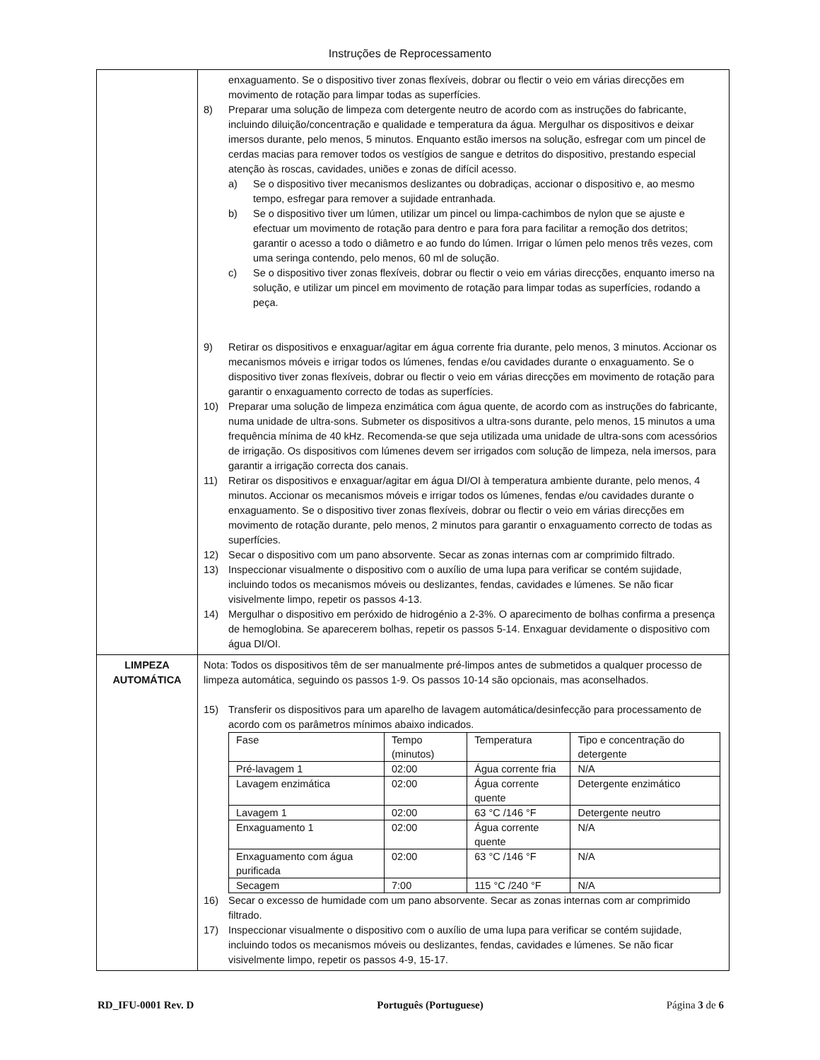Instruções de Reprocessamento
| | enxaguamento. Se o dispositivo tiver zonas flexíveis, dobrar ou flectir o veio em várias direcções em movimento de rotação para limpar todas as superfícies. 8) Preparar uma solução de limpeza com detergente neutro de acordo com as instruções do fabricante, incluindo diluição/concentração e qualidade e temperatura da água. Mergulhar os dispositivos e deixar imersos durante, pelo menos, 5 minutos. Enquanto estão imersos na solução, esfregar com um pincel de cerdas macias para remover todos os vestígios de sangue e detritos do dispositivo, prestando especial atenção às roscas, cavidades, uniões e zonas de difícil acesso. a) Se o dispositivo tiver mecanismos deslizantes ou dobradiças, accionar o dispositivo e, ao mesmo tempo, esfregar para remover a sujidade entranhada. b) Se o dispositivo tiver um lúmen, utilizar um pincel ou limpa-cachimbos de nylon que se ajuste e efectuar um movimento de rotação para dentro e para fora para facilitar a remoção dos detritos; garantir o acesso a todo o diâmetro e ao fundo do lúmen. Irrigar o lúmen pelo menos três vezes, com uma seringa contendo, pelo menos, 60 ml de solução. c) Se o dispositivo tiver zonas flexíveis, dobrar ou flectir o veio em várias direcções, enquanto imerso na solução, e utilizar um pincel em movimento de rotação para limpar todas as superfícies, rodando a peça. 9) Retirar os dispositivos e enxaguar/agitar em água corrente fria durante, pelo menos, 3 minutos. Accionar os mecanismos móveis e irrigar todos os lúmenes, fendas e/ou cavidades durante o enxaguamento. Se o dispositivo tiver zonas flexíveis, dobrar ou flectir o veio em várias direcções em movimento de rotação para garantir o enxaguamento correcto de todas as superfícies. 10) Preparar uma solução de limpeza enzimática com água quente, de acordo com as instruções do fabricante, numa unidade de ultra-sons. Submeter os dispositivos a ultra-sons durante, pelo menos, 15 minutos a uma frequência mínima de 40 kHz. Recomenda-se que seja utilizada uma unidade de ultra-sons com acessórios de irrigação. Os dispositivos com lúmenes devem ser irrigados com solução de limpeza, nela imersos, para garantir a irrigação correcta dos canais. 11) Retirar os dispositivos e enxaguar/agitar em água DI/OI à temperatura ambiente durante, pelo menos, 4 minutos. Accionar os mecanismos móveis e irrigar todos os lúmenes, fendas e/ou cavidades durante o enxaguamento. Se o dispositivo tiver zonas flexíveis, dobrar ou flectir o veio em várias direcções em movimento de rotação durante, pelo menos, 2 minutos para garantir o enxaguamento correcto de todas as superfícies. 12) Secar o dispositivo com um pano absorvente. Secar as zonas internas com ar comprimido filtrado. 13) Inspeccionar visualmente o dispositivo com o auxílio de uma lupa para verificar se contém sujidade, incluindo todos os mecanismos móveis ou deslizantes, fendas, cavidades e lúmenes. Se não ficar visivelmente limpo, repetir os passos 4-13. 14) Mergulhar o dispositivo em peróxido de hidrogénio a 2-3%. O aparecimento de bolhas confirma a presença de hemoglobina. Se aparecerem bolhas, repetir os passos 5-14. Enxaguar devidamente o dispositivo com água DI/OI. |
| LIMPEZA AUTOMÁTICA | Nota: Todos os dispositivos têm de ser manualmente pré-limpos antes de submetidos a qualquer processo de limpeza automática, seguindo os passos 1-9. Os passos 10-14 são opcionais, mas aconselhados. 15) Transferir os dispositivos para um aparelho de lavagem automática/desinfecção para processamento de acordo com os parâmetros mínimos abaixo indicados. / Fase / Tempo (minutos) / Temperatura / Tipo e concentração do detergente / / Pré-lavagem 1 / 02:00 / Água corrente fria / N/A / / Lavagem enzimática / 02:00 / Água corrente quente / Detergente enzimático / / Lavagem 1 / 02:00 / 63 °C /146 °F / Detergente neutro / / Enxaguamento 1 / 02:00 / Água corrente quente / N/A / / Enxaguamento com água purificada / 02:00 / 63 °C /146 °F / N/A / / Secagem / 7:00 / 115 °C /240 °F / N/A / 16) Secar o excesso de humidade com um pano absorvente. Secar as zonas internas com ar comprimido filtrado. 17) Inspeccionar visualmente o dispositivo com o auxílio de uma lupa para verificar se contém sujidade, incluindo todos os mecanismos móveis ou deslizantes, fendas, cavidades e lúmenes. Se não ficar visivelmente limpo, repetir os passos 4-9, 15-17. |
RD_IFU-0001 Rev. D Português (Portuguese) Página 3 de 6